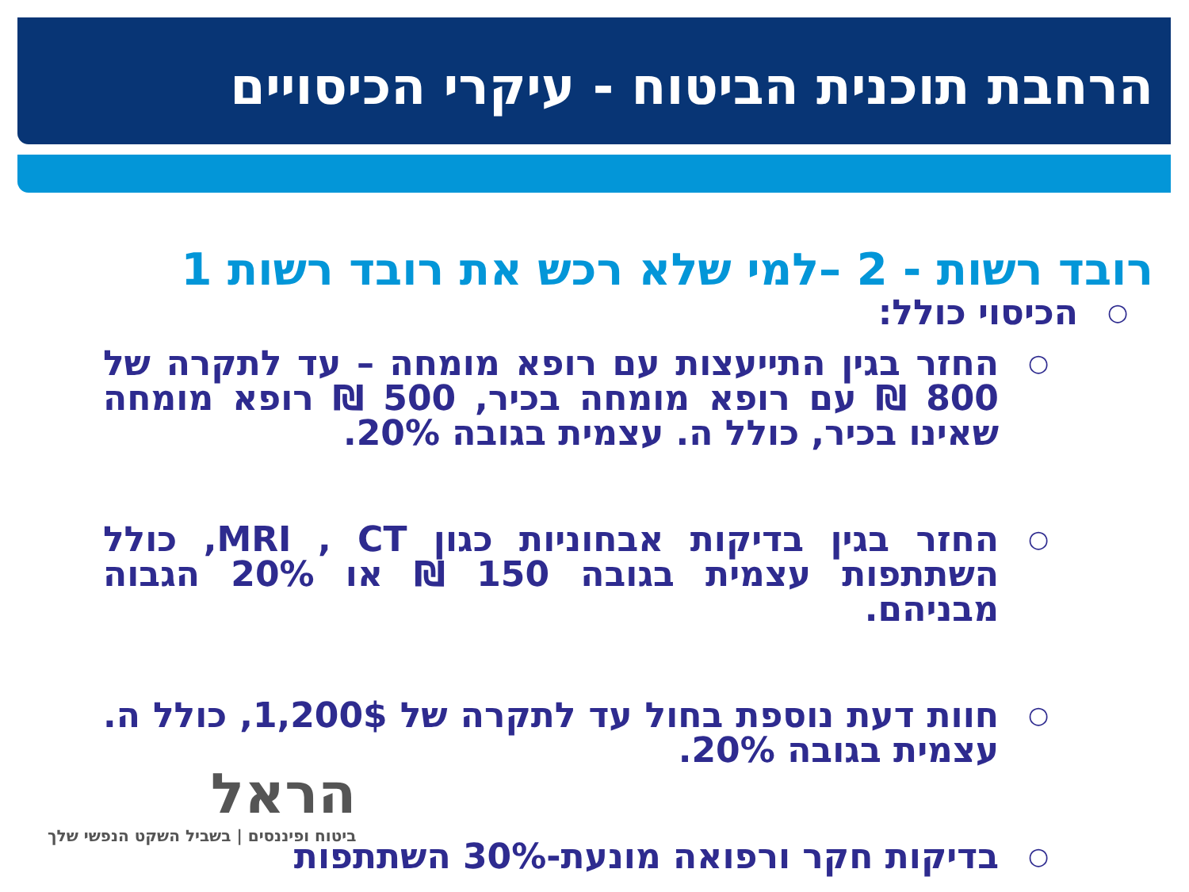הרחבת תוכנית הביטוח - עיקרי הכיסויים
רובד רשות - 2 –למי שלא רכש את רובד רשות 1
○ הכיסוי כולל:
○ החזר בגין התייעצות עם רופא מומחה – עד לתקרה של 800 ₪ עם רופא מומחה בכיר, 500 ₪ רופא מומחה שאינו בכיר, כולל ה. עצמית בגובה 20%.
○ החזר בגין בדיקות אבחוניות כגון MRI , CT, כולל השתתפות עצמית בגובה 150 ₪ או 20% הגבוה מבניהם.
○ חוות דעת נוספת בחול עד לתקרה של 1,200$, כולל ה. עצמית בגובה 20%.
○ בדיקות חקר ורפואה מונעת-30% השתתפות
הראל
ביטוח ופיננסים | בשביל השקט הנפשי שלך